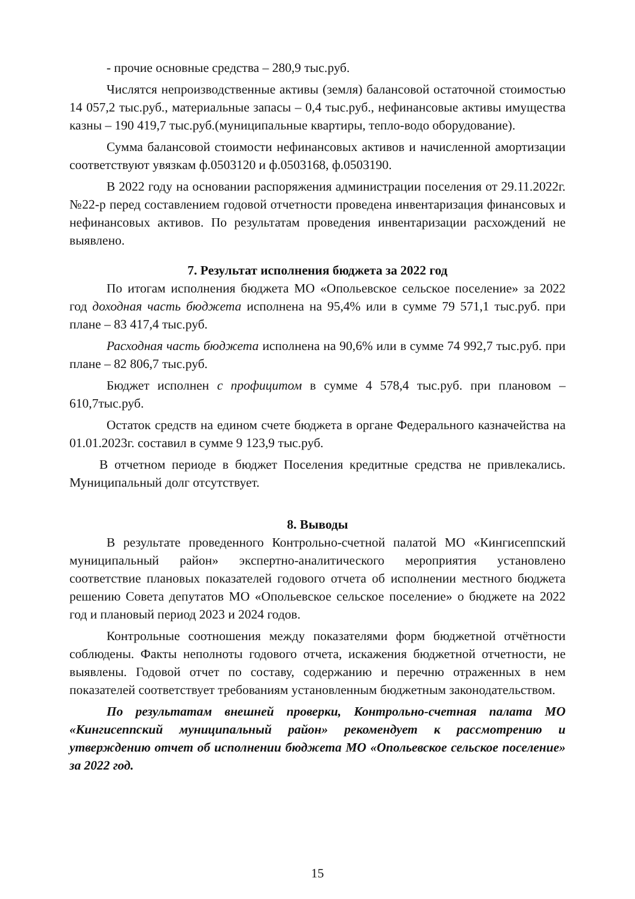- прочие основные средства – 280,9 тыс.руб.
Числятся непроизводственные активы (земля) балансовой остаточной стоимостью 14 057,2 тыс.руб., материальные запасы – 0,4 тыс.руб., нефинансовые активы имущества казны – 190 419,7 тыс.руб.(муниципальные квартиры, тепло-водо оборудование).
Сумма балансовой стоимости нефинансовых активов и начисленной амортизации соответствуют увязкам ф.0503120 и ф.0503168, ф.0503190.
В 2022 году на основании распоряжения администрации поселения от 29.11.2022г. №22-р перед составлением годовой отчетности проведена инвентаризация финансовых и нефинансовых активов. По результатам проведения инвентаризации расхождений не выявлено.
7. Результат исполнения бюджета за 2022 год
По итогам исполнения бюджета МО «Опольевское сельское поселение» за 2022 год доходная часть бюджета исполнена на 95,4% или в сумме 79 571,1 тыс.руб. при плане – 83 417,4 тыс.руб.
Расходная часть бюджета исполнена на 90,6% или в сумме 74 992,7 тыс.руб. при плане – 82 806,7 тыс.руб.
Бюджет исполнен с профицитом в сумме 4 578,4 тыс.руб. при плановом – 610,7тыс.руб.
Остаток средств на едином счете бюджета в органе Федерального казначейства на 01.01.2023г. составил в сумме 9 123,9 тыс.руб.
В отчетном периоде в бюджет Поселения кредитные средства не привлекались. Муниципальный долг отсутствует.
8. Выводы
В результате проведенного Контрольно-счетной палатой МО «Кингисеппский муниципальный район» экспертно-аналитического мероприятия установлено соответствие плановых показателей годового отчета об исполнении местного бюджета решению Совета депутатов МО «Опольевское сельское поселение» о бюджете на 2022 год и плановый период 2023 и 2024 годов.
Контрольные соотношения между показателями форм бюджетной отчётности соблюдены. Факты неполноты годового отчета, искажения бюджетной отчетности, не выявлены. Годовой отчет по составу, содержанию и перечню отраженных в нем показателей соответствует требованиям установленным бюджетным законодательством.
По результатам внешней проверки, Контрольно-счетная палата МО «Кингисеппский муниципальный район» рекомендует к рассмотрению и утверждению отчет об исполнении бюджета МО «Опольевское сельское поселение» за 2022 год.
15